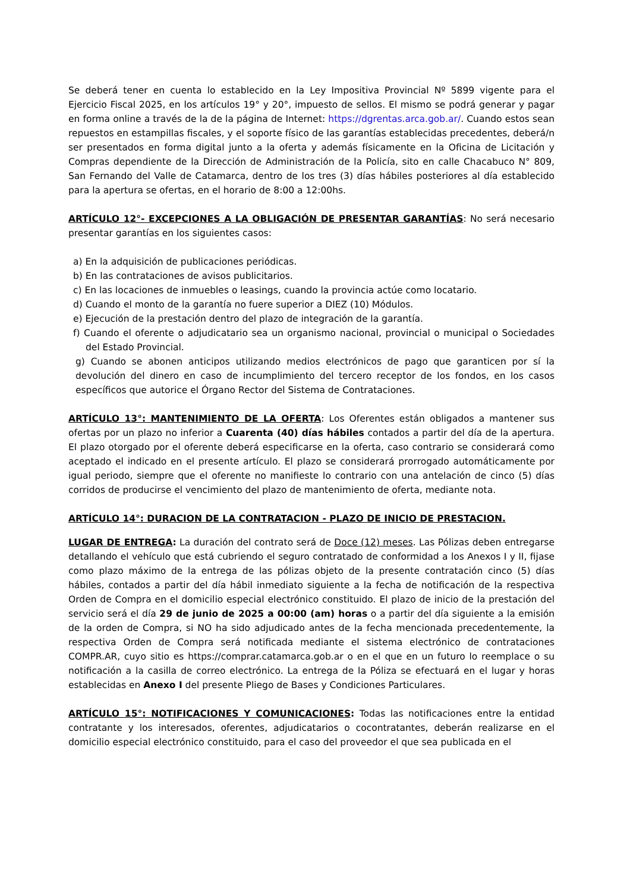Se deberá tener en cuenta lo establecido en la Ley Impositiva Provincial Nº 5899 vigente para el Ejercicio Fiscal 2025, en los artículos 19° y 20°, impuesto de sellos. El mismo se podrá generar y pagar en forma online a través de la de la página de Internet: https://dgrentas.arca.gob.ar/. Cuando estos sean repuestos en estampillas fiscales, y el soporte físico de las garantías establecidas precedentes, deberá/n ser presentados en forma digital junto a la oferta y además físicamente en la Oficina de Licitación y Compras dependiente de la Dirección de Administración de la Policía, sito en calle Chacabuco N° 809, San Fernando del Valle de Catamarca, dentro de los tres (3) días hábiles posteriores al día establecido para la apertura se ofertas, en el horario de 8:00 a 12:00hs.
ARTÍCULO 12°- EXCEPCIONES A LA OBLIGACIÓN DE PRESENTAR GARANTÍAS: No será necesario presentar garantías en los siguientes casos:
a) En la adquisición de publicaciones periódicas.
b) En las contrataciones de avisos publicitarios.
c) En las locaciones de inmuebles o leasings, cuando la provincia actúe como locatario.
d) Cuando el monto de la garantía no fuere superior a DIEZ (10) Módulos.
e) Ejecución de la prestación dentro del plazo de integración de la garantía.
f) Cuando el oferente o adjudicatario sea un organismo nacional, provincial o municipal o Sociedades del Estado Provincial.
g) Cuando se abonen anticipos utilizando medios electrónicos de pago que garanticen por sí la devolución del dinero en caso de incumplimiento del tercero receptor de los fondos, en los casos específicos que autorice el Órgano Rector del Sistema de Contrataciones.
ARTÍCULO 13°: MANTENIMIENTO DE LA OFERTA: Los Oferentes están obligados a mantener sus ofertas por un plazo no inferior a Cuarenta (40) días hábiles contados a partir del día de la apertura. El plazo otorgado por el oferente deberá especificarse en la oferta, caso contrario se considerará como aceptado el indicado en el presente artículo. El plazo se considerará prorrogado automáticamente por igual periodo, siempre que el oferente no manifieste lo contrario con una antelación de cinco (5) días corridos de producirse el vencimiento del plazo de mantenimiento de oferta, mediante nota.
ARTÍCULO 14°: DURACION DE LA CONTRATACION - PLAZO DE INICIO DE PRESTACION.
LUGAR DE ENTREGA: La duración del contrato será de Doce (12) meses. Las Pólizas deben entregarse detallando el vehículo que está cubriendo el seguro contratado de conformidad a los Anexos I y II, fijase como plazo máximo de la entrega de las pólizas objeto de la presente contratación cinco (5) días hábiles, contados a partir del día hábil inmediato siguiente a la fecha de notificación de la respectiva Orden de Compra en el domicilio especial electrónico constituido. El plazo de inicio de la prestación del servicio será el día 29 de junio de 2025 a 00:00 (am) horas o a partir del día siguiente a la emisión de la orden de Compra, si NO ha sido adjudicado antes de la fecha mencionada precedentemente, la respectiva Orden de Compra será notificada mediante el sistema electrónico de contrataciones COMPR.AR, cuyo sitio es https://comprar.catamarca.gob.ar o en el que en un futuro lo reemplace o su notificación a la casilla de correo electrónico. La entrega de la Póliza se efectuará en el lugar y horas establecidas en Anexo I del presente Pliego de Bases y Condiciones Particulares.
ARTÍCULO 15°: NOTIFICACIONES Y COMUNICACIONES: Todas las notificaciones entre la entidad contratante y los interesados, oferentes, adjudicatarios o cocontratantes, deberán realizarse en el domicilio especial electrónico constituido, para el caso del proveedor el que sea publicada en el